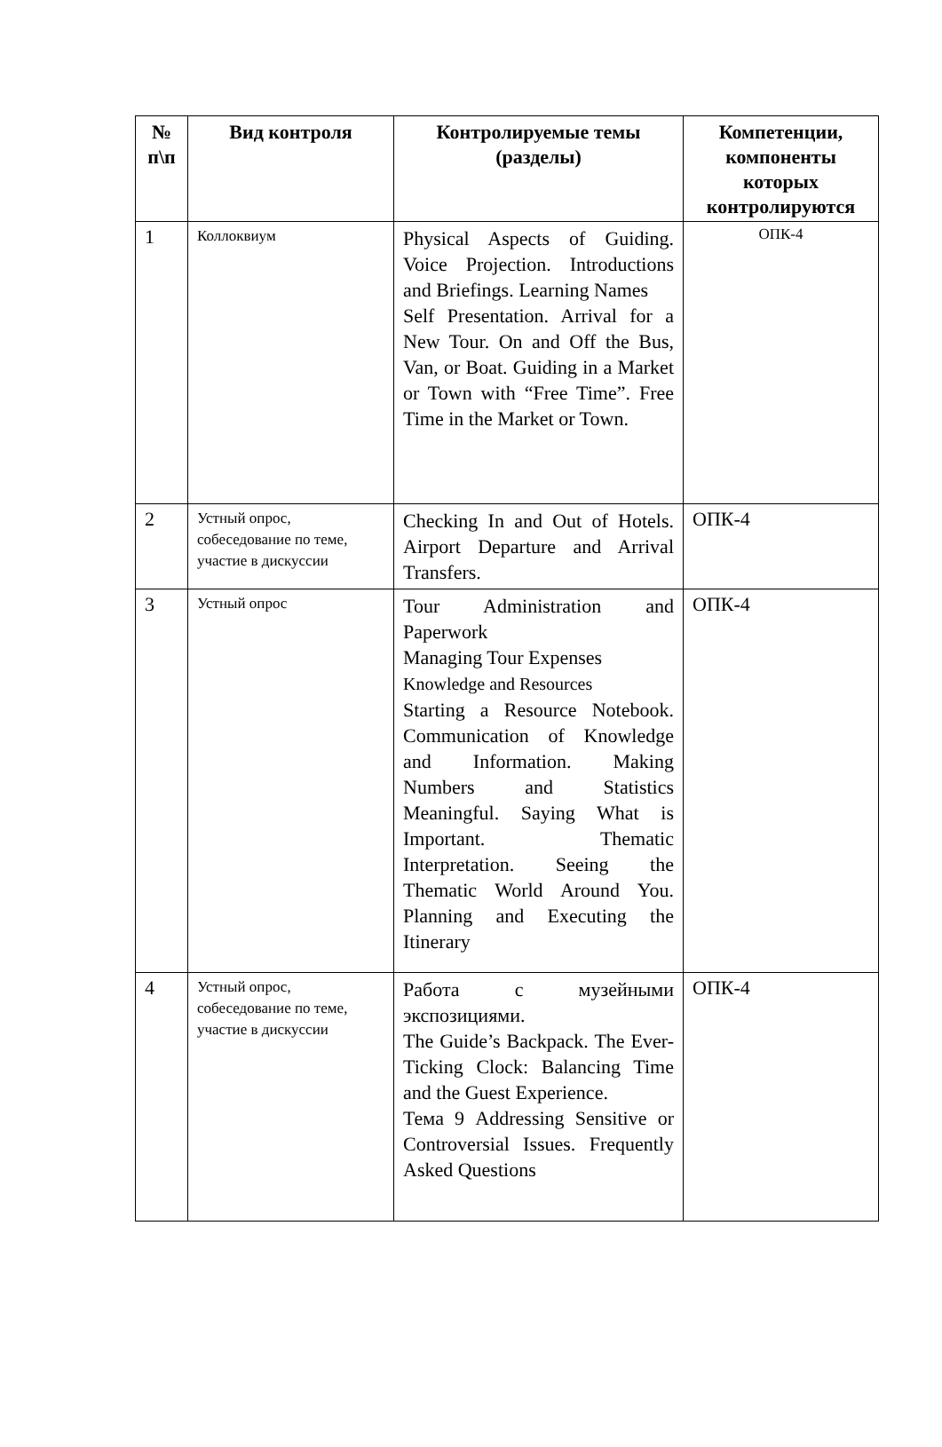| № п\п | Вид контроля | Контролируемые темы (разделы) | Компетенции, компоненты которых контролируются |
| --- | --- | --- | --- |
| 1 | Коллоквиум | Physical Aspects of Guiding. Voice Projection. Introductions and Briefings. Learning Names Self Presentation. Arrival for a New Tour. On and Off the Bus, Van, or Boat. Guiding in a Market or Town with “Free Time”. Free Time in the Market or Town. | ОПК-4 |
| 2 | Устный опрос, собеседование по теме, участие в дискуссии | Checking In and Out of Hotels. Airport Departure and Arrival Transfers. | ОПК-4 |
| 3 | Устный опрос | Tour Administration and Paperwork Managing Tour Expenses Knowledge and Resources Starting a Resource Notebook. Communication of Knowledge and Information. Making Numbers and Statistics Meaningful. Saying What is Important. Thematic Interpretation. Seeing the Thematic World Around You. Planning and Executing the Itinerary | ОПК-4 |
| 4 | Устный опрос, собеседование по теме, участие в дискуссии | Работа с музейными экспозициями. The Guide’s Backpack. The Ever-Ticking Clock: Balancing Time and the Guest Experience. Тема 9 Addressing Sensitive or Controversial Issues. Frequently Asked Questions | ОПК-4 |